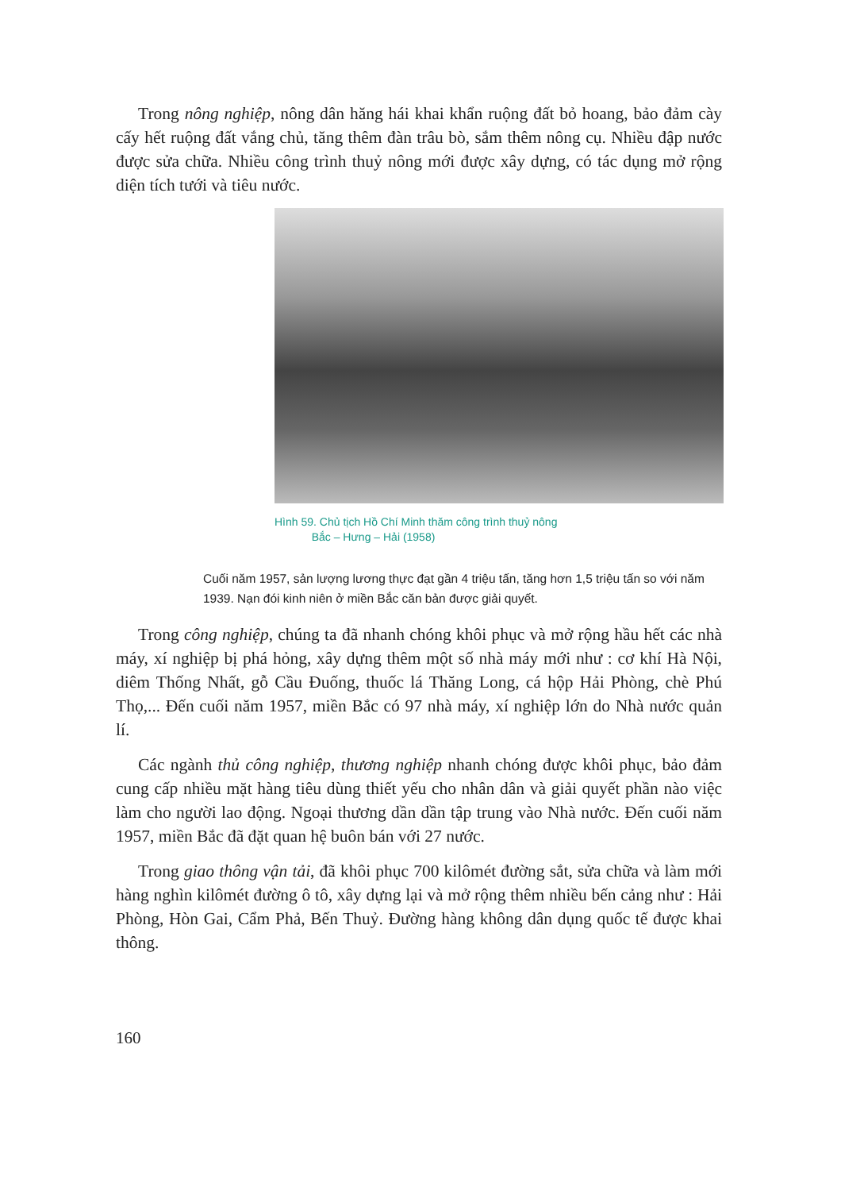Trong nông nghiệp, nông dân hăng hái khai khẩn ruộng đất bỏ hoang, bảo đảm cày cấy hết ruộng đất vắng chủ, tăng thêm đàn trâu bò, sắm thêm nông cụ. Nhiều đập nước được sửa chữa. Nhiều công trình thuỷ nông mới được xây dựng, có tác dụng mở rộng diện tích tưới và tiêu nước.
Hình 59. Chủ tịch Hồ Chí Minh thăm công trình thuỷ nông
Bắc – Hưng – Hải (1958)
Cuối năm 1957, sản lượng lương thực đạt gần 4 triệu tấn, tăng hơn 1,5 triệu tấn so với năm 1939. Nạn đói kinh niên ở miền Bắc căn bản được giải quyết.
Trong công nghiệp, chúng ta đã nhanh chóng khôi phục và mở rộng hầu hết các nhà máy, xí nghiệp bị phá hỏng, xây dựng thêm một số nhà máy mới như : cơ khí Hà Nội, diêm Thống Nhất, gỗ Cầu Đuống, thuốc lá Thăng Long, cá hộp Hải Phòng, chè Phú Thọ,... Đến cuối năm 1957, miền Bắc có 97 nhà máy, xí nghiệp lớn do Nhà nước quản lí.
Các ngành thủ công nghiệp, thương nghiệp nhanh chóng được khôi phục, bảo đảm cung cấp nhiều mặt hàng tiêu dùng thiết yếu cho nhân dân và giải quyết phần nào việc làm cho người lao động. Ngoại thương dần dần tập trung vào Nhà nước. Đến cuối năm 1957, miền Bắc đã đặt quan hệ buôn bán với 27 nước.
Trong giao thông vận tải, đã khôi phục 700 kilômét đường sắt, sửa chữa và làm mới hàng nghìn kilômét đường ô tô, xây dựng lại và mở rộng thêm nhiều bến cảng như : Hải Phòng, Hòn Gai, Cẩm Phả, Bến Thuỷ. Đường hàng không dân dụng quốc tế được khai thông.
160